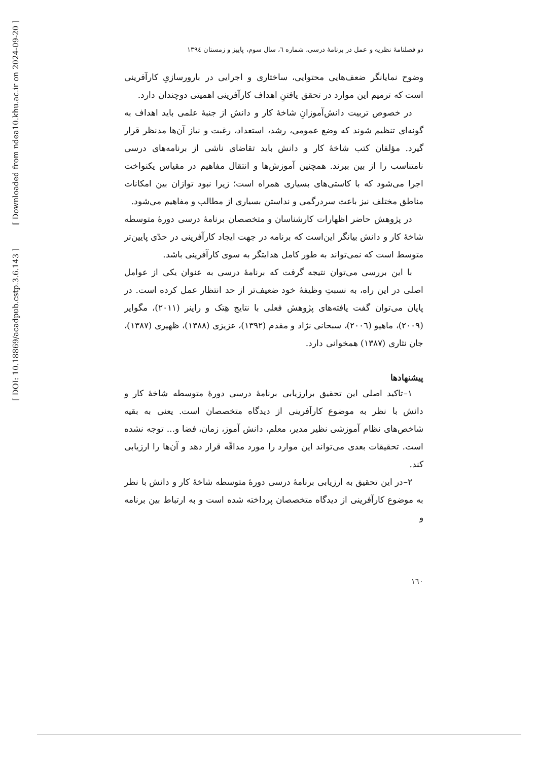[ DOI: 10.18869/acadpub.cstp.3.6.143 ]
دو فصلنامهٔ نظریه و عمل در برنامهٔ درسی، شماره ٦، سال سوم، پاییز و زمستان ١٣٩٤
وضوح نمایانگر ضعف‌هایی محتوایی، ساختاری و اجرایی در بارورسازیِ کارآفرینی است که ترمیم این موارد در تحقق یافتنِ اهداف کارآفرینی اهمیتی دوچندان دارد.
در خصوص تربیت دانش‌آموزانِ شاخهٔ کار و دانش از جنبهٔ علمی باید اهداف به گونه‌ای تنظیم شوند که وضع عمومی، رشد، استعداد، رغبت و نیاز آن‌ها مدنظر قرار گیرد. مؤلفان کتب شاخهٔ کار و دانش باید تقاضای ناشی از برنامه‌های درسی نامتناسب را از بین ببرند. همچنین آموزش‌ها و انتقال مفاهیم در مقیاس یکنواخت اجرا می‌شود که با کاستی‌های بسیاری همراه است؛ زیرا نبود توازان بین امکانات مناطق مختلف نیز باعث سردرگمی و نداستن بسیاری از مطالب و مفاهیم می‌شود.
در پژوهش حاضر اظهارات کارشناسان و متخصصان برنامهٔ درسی دورهٔ متوسطه شاخهٔ کار و دانش بیانگر این‌است که برنامه در جهت ایجاد کارآفرینی در حدّی پایین‌تر متوسط است که نمی‌تواند به طور کامل هدایتگر به سوی کارآفرینی باشد.
با این بررسی می‌توان نتیجه گرفت که برنامهٔ درسی به عنوان یکی از عوامل اصلی در این راه، به نسبتِ وظیفهٔ خود ضعیف‌تر از حد انتظار عمل کرده است. در پایان می‌توان گفت یافته‌های پژوهش فعلی با نتایج هِتک و راینر (٢٠١١)، مگوایر (٢٠٠٩)، ماهیو (٢٠٠٦)، سبحانی نژاد و مقدم (١٣٩٢)، عزیزی (١٣٨٨)، ظهیری (١٣٨٧)، جان نثاری (١٣٨٧) همخوانی دارد.
پیشنهادها
١–تاکید اصلی این تحقیق برارزیابی برنامهٔ درسی دورهٔ متوسطه شاخهٔ کار و دانش با نظر به موضوع کارآفرینی از دیدگاه متخصصان است. یعنی به بقیه شاخص‌های نظام آموزشی نظیر مدیر، معلم، دانش آموز، زمان، فضا و... توجه نشده است. تحقیقات بعدی می‌تواند این موارد را مورد مداقّه قرار دهد و آن‌ها را ارزیابی کند.
٢–در این تحقیق به ارزیابی برنامهٔ درسی دورهٔ متوسطه شاخهٔ کار و دانش با نظر به موضوع کارآفرینی از دیدگاه متخصصان پرداخته شده است و به ارتباط بین برنامه و
١٦٠
[ Downloaded from ndea10.khu.ac.ir on 2024-09-20 ]